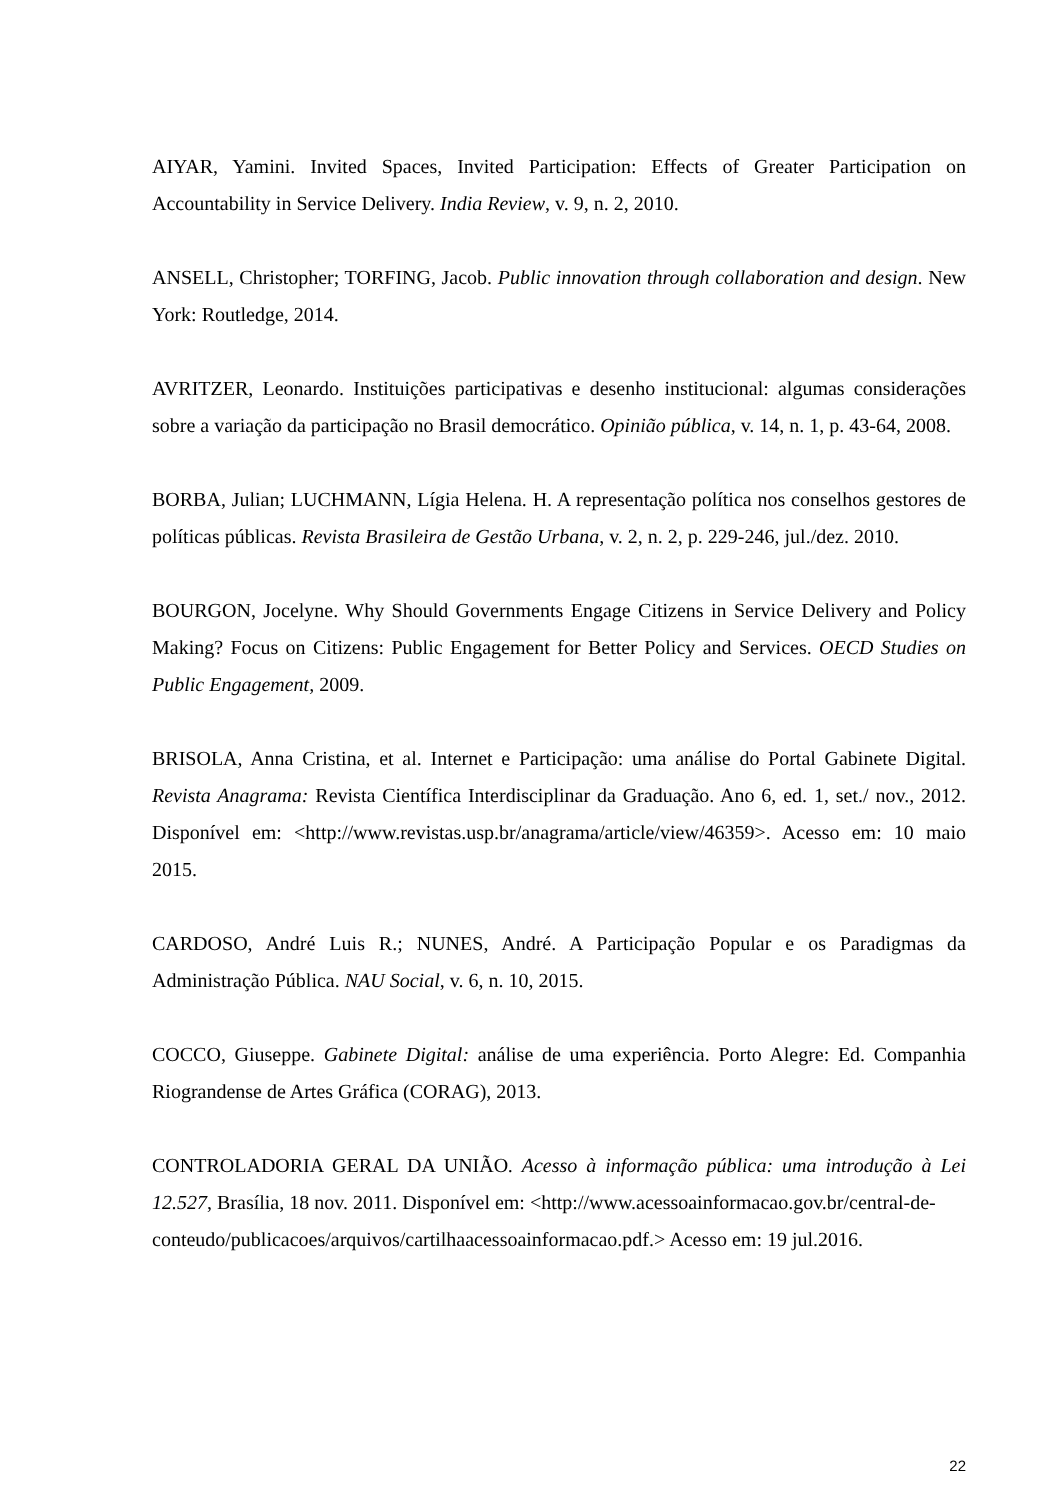AIYAR, Yamini. Invited Spaces, Invited Participation: Effects of Greater Participation on Accountability in Service Delivery. India Review, v. 9, n. 2, 2010.
ANSELL, Christopher; TORFING, Jacob. Public innovation through collaboration and design. New York: Routledge, 2014.
AVRITZER, Leonardo. Instituições participativas e desenho institucional: algumas considerações sobre a variação da participação no Brasil democrático. Opinião pública, v. 14, n. 1, p. 43-64, 2008.
BORBA, Julian; LUCHMANN, Lígia Helena. H. A representação política nos conselhos gestores de políticas públicas. Revista Brasileira de Gestão Urbana, v. 2, n. 2, p. 229-246, jul./dez. 2010.
BOURGON, Jocelyne. Why Should Governments Engage Citizens in Service Delivery and Policy Making? Focus on Citizens: Public Engagement for Better Policy and Services. OECD Studies on Public Engagement, 2009.
BRISOLA, Anna Cristina, et al. Internet e Participação: uma análise do Portal Gabinete Digital. Revista Anagrama: Revista Científica Interdisciplinar da Graduação. Ano 6, ed. 1, set./ nov., 2012. Disponível em: <http://www.revistas.usp.br/anagrama/article/view/46359>. Acesso em: 10 maio 2015.
CARDOSO, André Luis R.; NUNES, André. A Participação Popular e os Paradigmas da Administração Pública. NAU Social, v. 6, n. 10, 2015.
COCCO, Giuseppe. Gabinete Digital: análise de uma experiência. Porto Alegre: Ed. Companhia Riograndense de Artes Gráfica (CORAG), 2013.
CONTROLADORIA GERAL DA UNIÃO. Acesso à informação pública: uma introdução à Lei 12.527, Brasília, 18 nov. 2011. Disponível em: <http://www.acessoainformacao.gov.br/central-de-
conteudo/publicacoes/arquivos/cartilhaacessoainformacao.pdf.> Acesso em: 19 jul.2016.
22